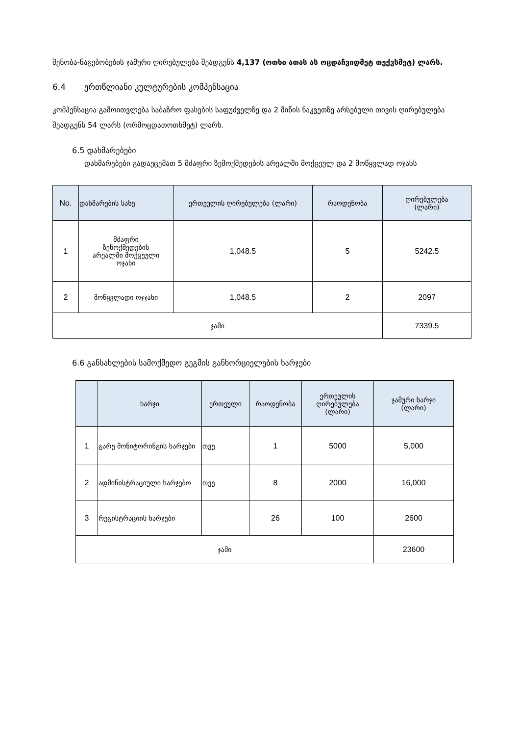შენობა-ნაგებობების ჯამური ღირებულება შეადგენს 4,137 (ოთხი ათას ას ოცდაჩვიდმეტ თექვსმეტ) ლარს.
6.4 ერთწლიანი კულტურების კომპენსაცია
კომპენსაცია გამოითვლება საბაზრო ფასების საფუძველზე და 2 მიწის ნაკვეთზე არსებული თივის ღირებულება შეადგენს 54 ლარს (ორმოცდათოთხმეტ) ლარს.
6.5 დახმარებები
დახმარებები გადაეცემათ 5 მძაფრი ზემოქმედების არეალში მოქცეულ და 2 მოწყვლად ოჯახს
| No. | დახმარების სახე | ერთეულის ღირებულება (ლარი) | რაოდენობა | ღირებულება (ლარი) |
| --- | --- | --- | --- | --- |
| 1 | მძაფრი ზენოქმედების არეალში მოქცეული ოჯახი | 1,048.5 | 5 | 5242.5 |
| 2 | მოწყვლადი ოჯჯახი | 1,048.5 | 2 | 2097 |
| ჯამი | | | | 7339.5 |
6.6 განსახლების სამოქმედო გეგმის განხორციელების ხარჯები
| | ხარჯი | ერთეული | რაოდენობა | ერთეულის ღირებულება (ლარი) | ჯამური ხარჯი (ლარი) |
| --- | --- | --- | --- | --- | --- |
| 1 | გარე მონიტორინგის ხარჯები | თვე | 1 | 5000 | 5,000 |
| 2 | ადმინისტრაციული ხარჯებო | თვე | 8 | 2000 | 16,000 |
| 3 | რეგისტრაციის ხარჯები | | 26 | 100 | 2600 |
| ჯამი | | | | | 23600 |